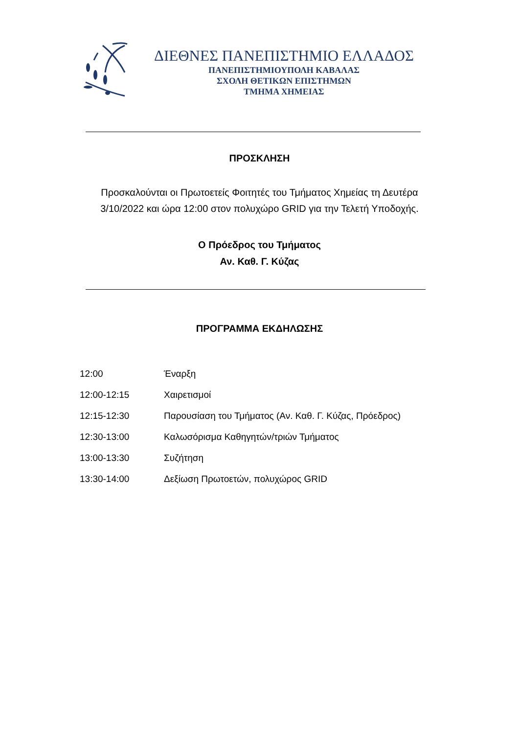ΔΙΕΘΝΕΣ ΠΑΝΕΠΙΣΤΗΜΙΟ ΕΛΛΑΔΟΣ
ΠΑΝΕΠΙΣΤΗΜΙΟΥΠΟΛΗ ΚΑΒΑΛΑΣ
ΣΧΟΛΗ ΘΕΤΙΚΩΝ ΕΠΙΣΤΗΜΩΝ
ΤΜΗΜΑ ΧΗΜΕΙΑΣ
ΠΡΟΣΚΛΗΣΗ
Προσκαλούνται οι Πρωτοετείς Φοιτητές του Τμήματος Χημείας τη Δευτέρα 3/10/2022 και ώρα 12:00 στον πολυχώρο GRID για την Τελετή Υποδοχής.
Ο Πρόεδρος του Τμήματος
Αν. Καθ. Γ. Κύζας
ΠΡΟΓΡΑΜΜΑ ΕΚΔΗΛΩΣΗΣ
| 12:00 | Έναρξη |
| 12:00-12:15 | Χαιρετισμοί |
| 12:15-12:30 | Παρουσίαση του Τμήματος (Αν. Καθ. Γ. Κύζας, Πρόεδρος) |
| 12:30-13:00 | Καλωσόρισμα Καθηγητών/τριών Τμήματος |
| 13:00-13:30 | Συζήτηση |
| 13:30-14:00 | Δεξίωση Πρωτοετών, πολυχώρος GRID |